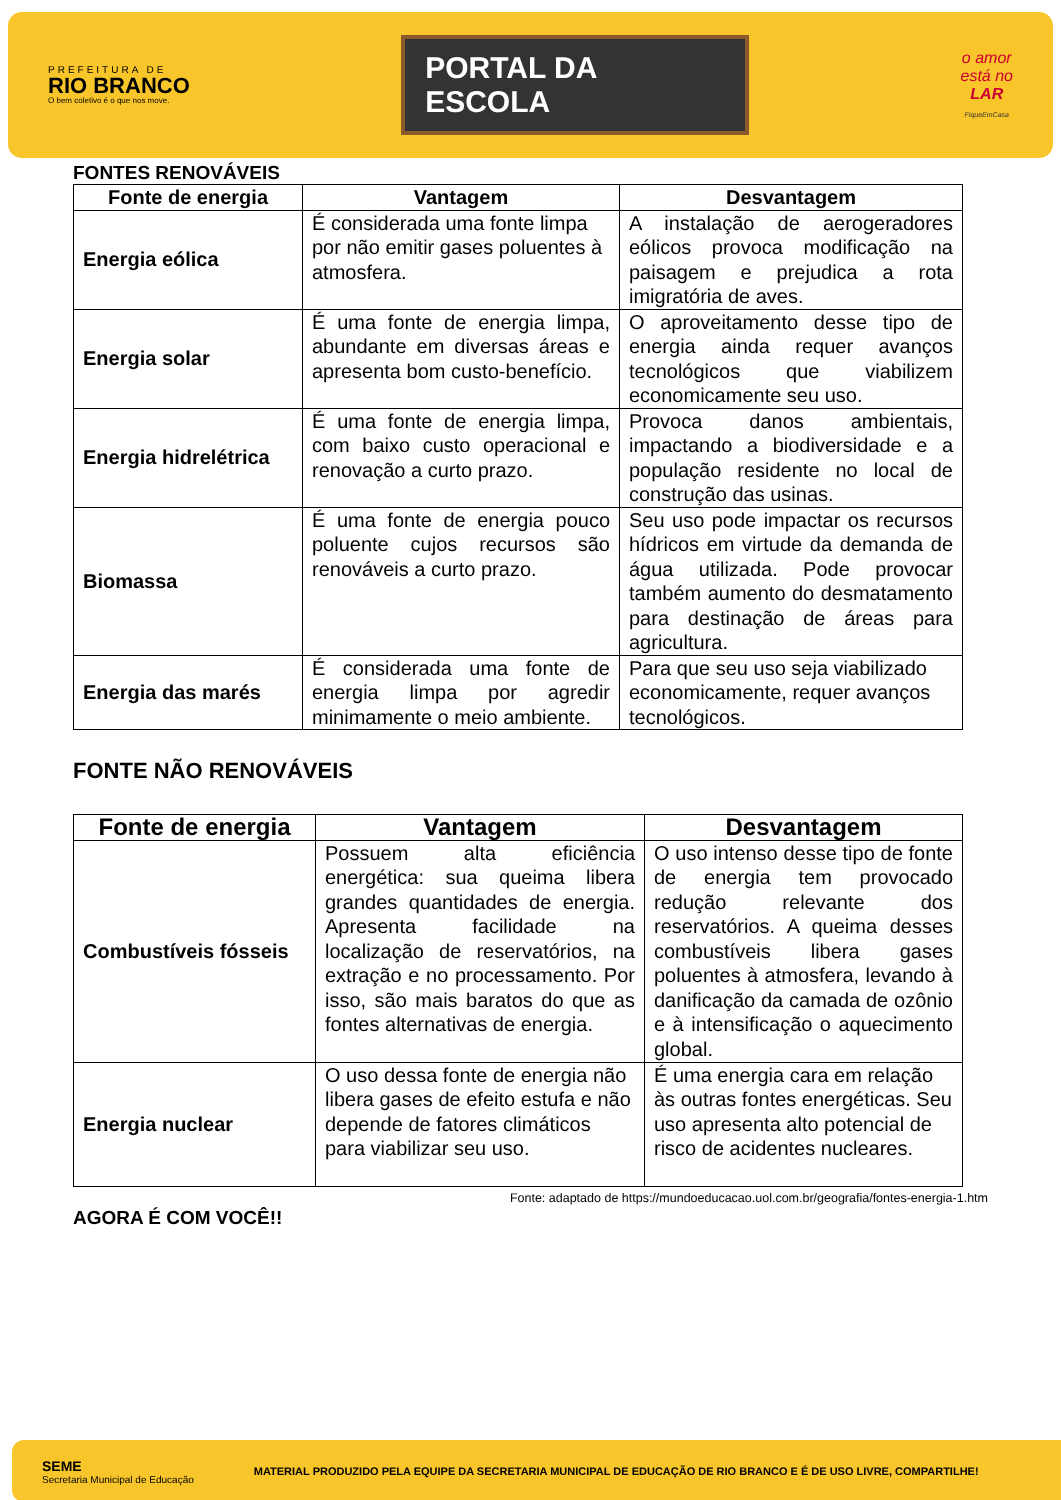PREFEITURA DE
RIO BRANCO
O bem coletivo é o que nos move.
PORTAL DA
ESCOLA
o amor
está no
LAR
FiqueEmCasa
FONTES RENOVÁVEIS
| Fonte de energia | Vantagem | Desvantagem |
| --- | --- | --- |
| Energia eólica | É considerada uma fonte limpa por não emitir gases poluentes à atmosfera. | A instalação de aerogeradores eólicos provoca modificação na paisagem e prejudica a rota imigratória de aves. |
| Energia solar | É uma fonte de energia limpa, abundante em diversas áreas e apresenta bom custo-benefício. | O aproveitamento desse tipo de energia ainda requer avanços tecnológicos que viabilizem economicamente seu uso. |
| Energia hidrelétrica | É uma fonte de energia limpa, com baixo custo operacional e renovação a curto prazo. | Provoca danos ambientais, impactando a biodiversidade e a população residente no local de construção das usinas. |
| Biomassa | É uma fonte de energia pouco poluente cujos recursos são renováveis a curto prazo. | Seu uso pode impactar os recursos hídricos em virtude da demanda de água utilizada. Pode provocar também aumento do desmatamento para destinação de áreas para agricultura. |
| Energia das marés | É considerada uma fonte de energia limpa por agredir minimamente o meio ambiente. | Para que seu uso seja viabilizado economicamente, requer avanços tecnológicos. |
FONTE NÃO RENOVÁVEIS
| Fonte de energia | Vantagem | Desvantagem |
| --- | --- | --- |
| Combustíveis fósseis | Possuem alta eficiência energética: sua queima libera grandes quantidades de energia. Apresenta facilidade na localização de reservatórios, na extração e no processamento. Por isso, são mais baratos do que as fontes alternativas de energia. | O uso intenso desse tipo de fonte de energia tem provocado redução relevante dos reservatórios. A queima desses combustíveis libera gases poluentes à atmosfera, levando à danificação da camada de ozônio e à intensificação o aquecimento global. |
| Energia nuclear | O uso dessa fonte de energia não libera gases de efeito estufa e não depende de fatores climáticos para viabilizar seu uso. | É uma energia cara em relação às outras fontes energéticas. Seu uso apresenta alto potencial de risco de acidentes nucleares. |
Fonte: adaptado de https://mundoeducacao.uol.com.br/geografia/fontes-energia-1.htm
AGORA É COM VOCÊ!!
SEME
Secretaria Municipal de Educação
MATERIAL PRODUZIDO PELA EQUIPE DA SECRETARIA MUNICIPAL DE EDUCAÇÃO DE RIO BRANCO E É DE USO LIVRE, COMPARTILHE!